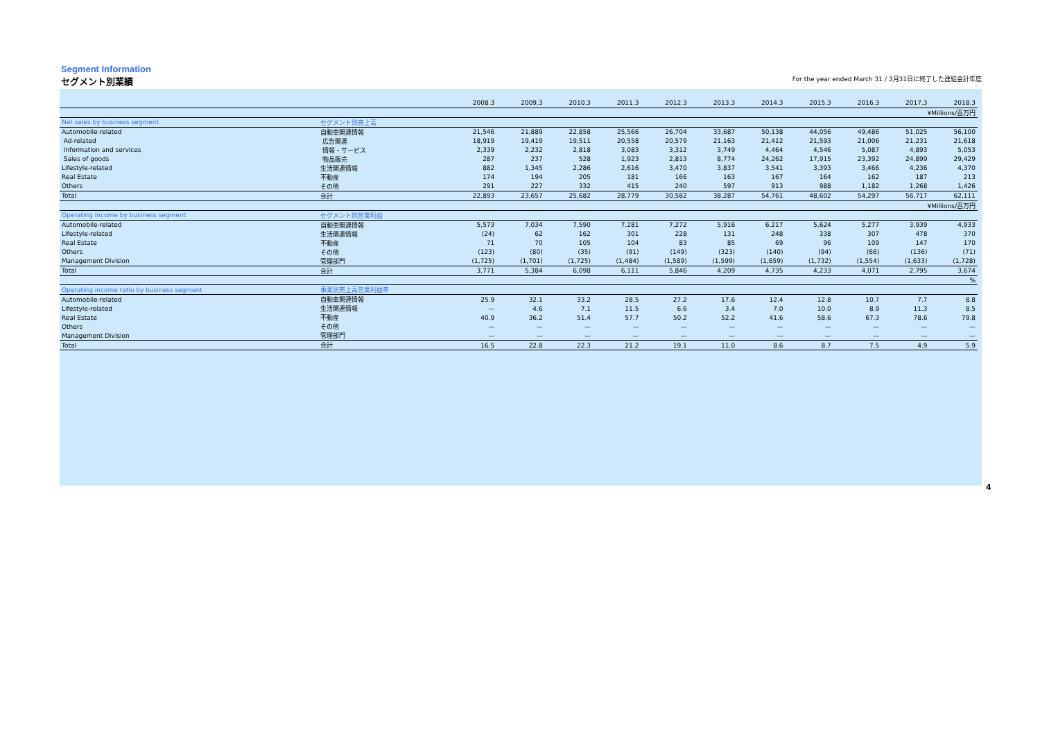Segment Information
セグメント別業績 For the year ended March 31 / 3月31日に終了した連結会計年度
| | | 2008.3 | 2009.3 | 2010.3 | 2011.3 | 2012.3 | 2013.3 | 2014.3 | 2015.3 | 2016.3 | 2017.3 | 2018.3 |
| --- | --- | --- | --- | --- | --- | --- | --- | --- | --- | --- | --- | --- |
| ¥Millions/百万円 | | | | | | | | | | | | |
| Net sales by business segment | セグメント別売上高 | | | | | | | | | | | |
| Automobile-related | 自動車関連情報 | 21,546 | 21,889 | 22,858 | 25,566 | 26,704 | 33,687 | 50,138 | 44,056 | 49,486 | 51,025 | 56,100 |
| Ad-related | 広告関連 | 18,919 | 19,419 | 19,511 | 20,558 | 20,579 | 21,163 | 21,412 | 21,593 | 21,006 | 21,231 | 21,618 |
| Information and services | 情報・サービス | 2,339 | 2,232 | 2,818 | 3,083 | 3,312 | 3,749 | 4,464 | 4,546 | 5,087 | 4,893 | 5,053 |
| Sales of goods | 物品販売 | 287 | 237 | 528 | 1,923 | 2,813 | 8,774 | 24,262 | 17,915 | 23,392 | 24,899 | 29,429 |
| Lifestyle-related | 生活関連情報 | 882 | 1,345 | 2,286 | 2,616 | 3,470 | 3,837 | 3,541 | 3,393 | 3,466 | 4,236 | 4,370 |
| Real Estate | 不動産 | 174 | 194 | 205 | 181 | 166 | 163 | 167 | 164 | 162 | 187 | 213 |
| Others | その他 | 291 | 227 | 332 | 415 | 240 | 597 | 913 | 988 | 1,182 | 1,268 | 1,426 |
| Total | 合計 | 22,893 | 23,657 | 25,682 | 28,779 | 30,582 | 38,287 | 54,761 | 48,602 | 54,297 | 56,717 | 62,111 |
| ¥Millions/百万円 | | | | | | | | | | | | |
| Operating income by business segment | セグメント別営業利益 | | | | | | | | | | | |
| Automobile-related | 自動車関連情報 | 5,573 | 7,034 | 7,590 | 7,281 | 7,272 | 5,916 | 6,217 | 5,624 | 5,277 | 3,939 | 4,933 |
| Lifestyle-related | 生活関連情報 | (24) | 62 | 162 | 301 | 228 | 131 | 248 | 338 | 307 | 478 | 370 |
| Real Estate | 不動産 | 71 | 70 | 105 | 104 | 83 | 85 | 69 | 96 | 109 | 147 | 170 |
| Others | その他 | (123) | (80) | (35) | (91) | (149) | (323) | (140) | (94) | (66) | (136) | (71) |
| Management Division | 管理部門 | (1,725) | (1,701) | (1,725) | (1,484) | (1,589) | (1,599) | (1,659) | (1,732) | (1,554) | (1,633) | (1,728) |
| Total | 合計 | 3,771 | 5,384 | 6,098 | 6,111 | 5,846 | 4,209 | 4,735 | 4,233 | 4,071 | 2,795 | 3,674 |
| % | | | | | | | | | | | | |
| Operating income ratio by business segment | 事業別売上高営業利益率 | | | | | | | | | | | |
| Automobile-related | 自動車関連情報 | 25.9 | 32.1 | 33.2 | 28.5 | 27.2 | 17.6 | 12.4 | 12.8 | 10.7 | 7.7 | 8.8 |
| Lifestyle-related | 生活関連情報 | — | 4.6 | 7.1 | 11.5 | 6.6 | 3.4 | 7.0 | 10.0 | 8.9 | 11.3 | 8.5 |
| Real Estate | 不動産 | 40.9 | 36.2 | 51.4 | 57.7 | 50.2 | 52.2 | 41.6 | 58.6 | 67.3 | 78.6 | 79.8 |
| Others | その他 | — | — | — | — | — | — | — | — | — | — | — |
| Management Division | 管理部門 | — | — | — | — | — | — | — | — | — | — | — |
| Total | 合計 | 16.5 | 22.8 | 22.3 | 21.2 | 19.1 | 11.0 | 8.6 | 8.7 | 7.5 | 4.9 | 5.9 |
4